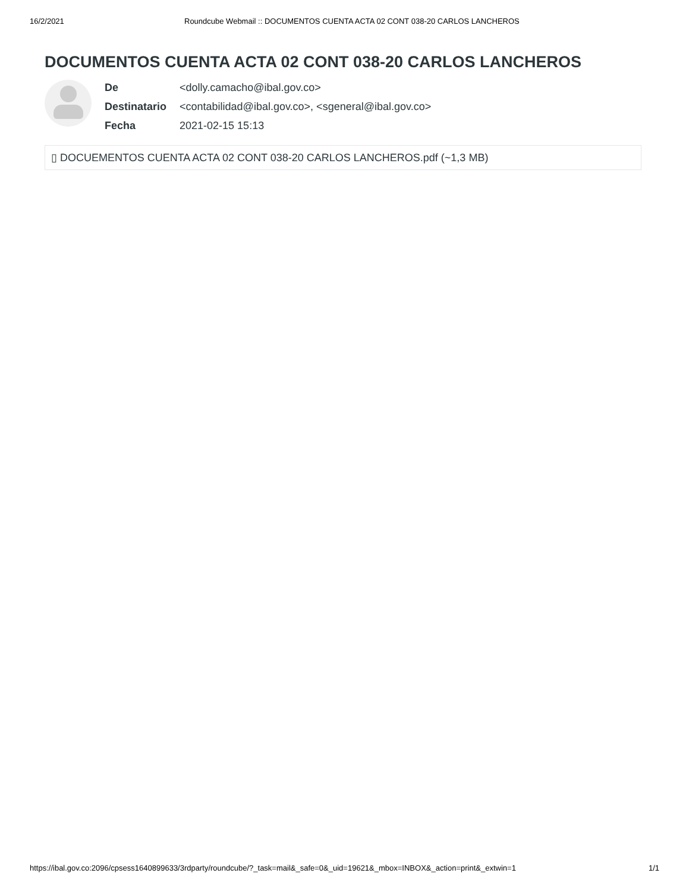16/2/2021 Roundcube Webmail :: DOCUMENTOS CUENTA ACTA 02 CONT 038-20 CARLOS LANCHEROS
DOCUMENTOS CUENTA ACTA 02 CONT 038-20 CARLOS LANCHEROS
| De | <dolly.camacho@ibal.gov.co> |
| Destinatario | <contabilidad@ibal.gov.co>, <sgeneral@ibal.gov.co> |
| Fecha | 2021-02-15 15:13 |
▯ DOCUEMENTOS CUENTA ACTA 02 CONT 038-20 CARLOS LANCHEROS.pdf (~1,3 MB)
https://ibal.gov.co:2096/cpsess1640899633/3rdparty/roundcube/?_task=mail&_safe=0&_uid=19621&_mbox=INBOX&_action=print&_extwin=1 1/1